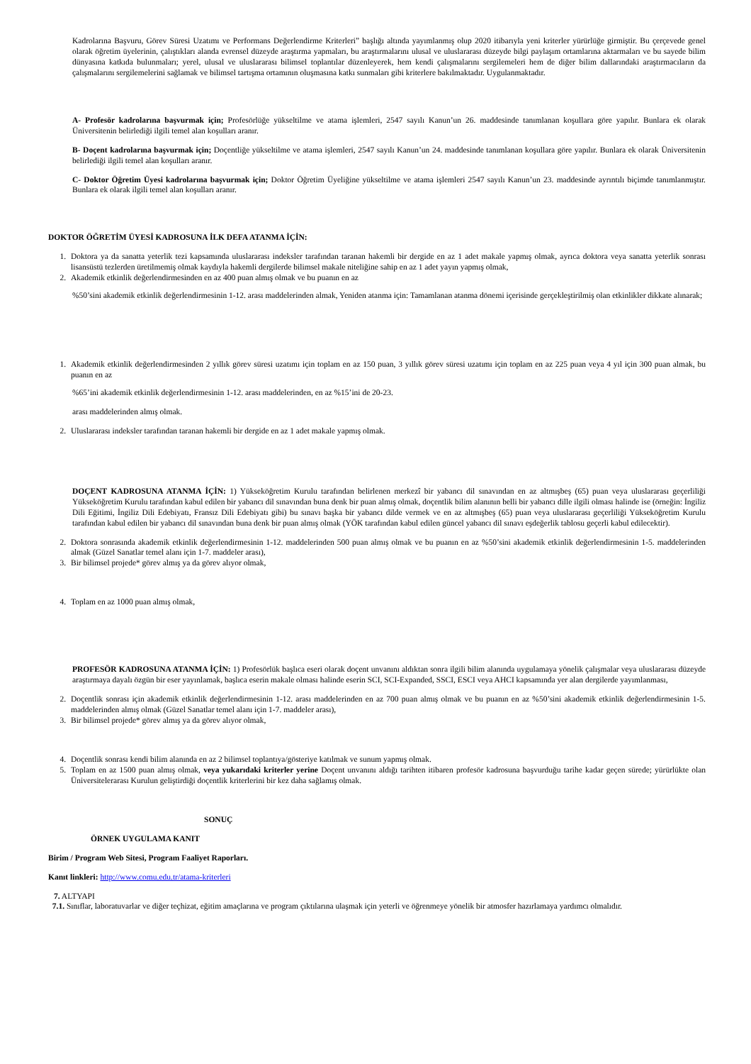Kadrolarına Başvuru, Görev Süresi Uzatımı ve Performans Değerlendirme Kriterleri” başlığı altında yayımlanmış olup 2020 itibarıyla yeni kriterler yürürlüğe girmiştir. Bu çerçevede genel olarak öğretim üyelerinin, çalıştıkları alanda evrensel düzeyde araştırma yapmaları, bu araştırmalarını ulusal ve uluslararası düzeyde bilgi paylaşım ortamlarına aktarmaları ve bu sayede bilim dünyasına katkıda bulunmaları; yerel, ulusal ve uluslararası bilimsel toplantılar düzenleyerek, hem kendi çalışmalarını sergilemeleri hem de diğer bilim dallarındaki araştırmacıların da çalışmalarını sergilemelerini sağlamak ve bilimsel tartışma ortamının oluşmasına katkı sunmaları gibi kriterlere bakılmaktadır. Uygulanmaktadır.
A- Profesör kadrolarına başvurmak için; Profesörlüğe yükseltilme ve atama işlemleri, 2547 sayılı Kanun’un 26. maddesinde tanımlanan koşullara göre yapılır. Bunlara ek olarak Üniversitenin belirlediği ilgili temel alan koşulları aranır.
B- Doçent kadrolarına başvurmak için; Doçentliğe yükseltilme ve atama işlemleri, 2547 sayılı Kanun’un 24. maddesinde tanımlanan koşullara göre yapılır. Bunlara ek olarak Üniversitenin belirlediği ilgili temel alan koşulları aranır.
C- Doktor Öğretim Üyesi kadrolarına başvurmak için; Doktor Öğretim Üyeliğine yükseltilme ve atama işlemleri 2547 sayılı Kanun’un 23. maddesinde ayrıntılı biçimde tanımlanmıştır. Bunlara ek olarak ilgili temel alan koşulları aranır.
DOKTOR ÖĞRETİM ÜYESİ KADROSUNA İLK DEFA ATANMA İÇİN:
1. Doktora ya da sanatta yeterlik tezi kapsamında uluslararası indeksler tarafından taranan hakemli bir dergide en az 1 adet makale yapmış olmak, ayrıca doktora veya sanatta yeterlik sonrası lisansüstü tezlerden üretilmemiş olmak kaydıyla hakemli dergilerde bilimsel makale niteliğine sahip en az 1 adet yayın yapmış olmak,
2. Akademik etkinlik değerlendirmesinden en az 400 puan almış olmak ve bu puanın en az
%50’sini akademik etkinlik değerlendirmesinin 1-12. arası maddelerinden almak, Yeniden atanma için: Tamamlanan atanma dönemi içerisinde gerçekleştirilmiş olan etkinlikler dikkate alınarak;
1. Akademik etkinlik değerlendirmesinden 2 yıllık görev süresi uzatımı için toplam en az 150 puan, 3 yıllık görev süresi uzatımı için toplam en az 225 puan veya 4 yıl için 300 puan almak, bu puanın en az
%65’ini akademik etkinlik değerlendirmesinin 1-12. arası maddelerinden, en az %15’ini de 20-23.
arası maddelerinden almış olmak.
2. Uluslararası indeksler tarafından taranan hakemli bir dergide en az 1 adet makale yapmış olmak.
DOÇENT KADROSUNA ATANMA İÇİN: 1) Yükseköğretim Kurulu tarafından belirlenen merkezî bir yabancı dil sınavından en az altmışbeş (65) puan veya uluslararası geçerliliği Yükseköğretim Kurulu tarafından kabul edilen bir yabancı dil sınavından buna denk bir puan almış olmak, doçentlik bilim alanının belli bir yabancı dille ilgili olması halinde ise (örneğin: İngiliz Dili Eğitimi, İngiliz Dili Edebiyatı, Fransız Dili Edebiyatı gibi) bu sınavı başka bir yabancı dilde vermek ve en az altmışbeş (65) puan veya uluslararası geçerliliği Yükseköğretim Kurulu tarafından kabul edilen bir yabancı dil sınavından buna denk bir puan almış olmak (YÖK tarafından kabul edilen güncel yabancı dil sınavı eşdeğerlik tablosu geçerli kabul edilecektir).
2. Doktora sonrasında akademik etkinlik değerlendirmesinin 1-12. maddelerinden 500 puan almış olmak ve bu puanın en az %50’sini akademik etkinlik değerlendirmesinin 1-5. maddelerinden almak (Güzel Sanatlar temel alanı için 1-7. maddeler arası),
3. Bir bilimsel projede* görev almış ya da görev alıyor olmak,
4. Toplam en az 1000 puan almış olmak,
PROFESÖR KADROSUNA ATANMA İÇİN: 1) Profesörlük başlıca eseri olarak doçent unvanını aldıktan sonra ilgili bilim alanında uygulamaya yönelik çalışmalar veya uluslararası düzeyde araştırmaya dayalı özgün bir eser yayınlamak, başlıca eserin makale olması halinde eserin SCI, SCI-Expanded, SSCI, ESCI veya AHCI kapsamında yer alan dergilerde yayımlanması,
2. Doçentlik sonrası için akademik etkinlik değerlendirmesinin 1-12. arası maddelerinden en az 700 puan almış olmak ve bu puanın en az %50’sini akademik etkinlik değerlendirmesinin 1-5. maddelerinden almış olmak (Güzel Sanatlar temel alanı için 1-7. maddeler arası),
3. Bir bilimsel projede* görev almış ya da görev alıyor olmak,
4. Doçentlik sonrası kendi bilim alanında en az 2 bilimsel toplantıya/gösteriye katılmak ve sunum yapmış olmak.
5. Toplam en az 1500 puan almış olmak, veya yukarıdaki kriterler yerine Doçent unvanını aldığı tarihten itibaren profesör kadrosuna başvurduğu tarihe kadar geçen sürede; yürürlükte olan Üniversitelerarası Kurulun geliştirdiği doçentlik kriterlerini bir kez daha sağlamış olmak.
SONUÇ
ÖRNEK UYGULAMA KANIT
Birim / Program Web Sitesi, Program Faaliyet Raporları.
Kanıt linkleri: http://www.comu.edu.tr/atama-kriterleri
7. ALTYAPI
7.1. Sınıflar, laboratuvarlar ve diğer teçhizat, eğitim amaçlarına ve program çıktılarına ulaşmak için yeterli ve öğrenmeye yönelik bir atmosfer hazırlamaya yardımcı olmalıdır.